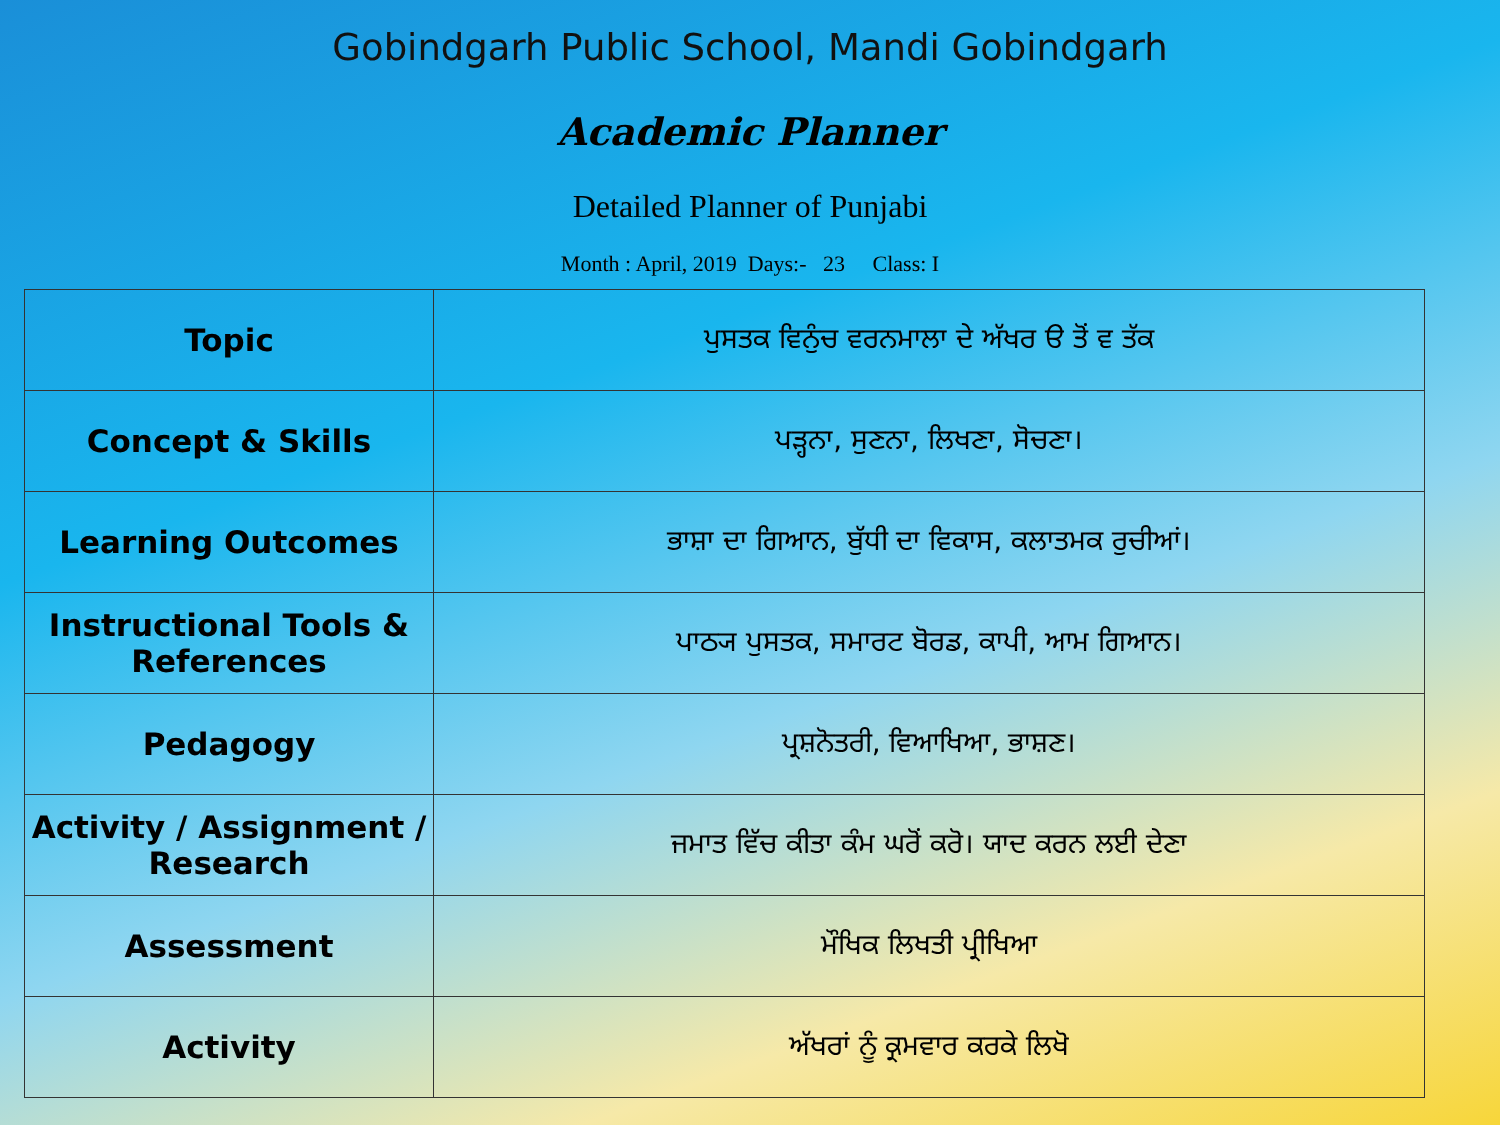Gobindgarh Public School, Mandi Gobindgarh
Academic Planner
Detailed Planner of Punjabi
Month : April, 2019 Days:- 23 Class: I
| Topic | ਪੁਸਤਕ ਵਿਨੁੰਚ ਵਰਨਮਾਲਾ ਦੇ ਅੱਖਰ ੳ ਤੋਂ ਵ ਤੱਕ |
| Concept & Skills | ਪੜ੍ਹਨਾ, ਸੁਣਨਾ, ਲਿਖਣਾ, ਸੋਚਣਾ। |
| Learning Outcomes | ਭਾਸ਼ਾ ਦਾ ਗਿਆਨ, ਬੁੱਧੀ ਦਾ ਵਿਕਾਸ, ਕਲਾਤਮਕ ਰੁਚੀਆਂ। |
| Instructional Tools & References | ਪਾਠ੍ਯ ਪੁਸਤਕ, ਸਮਾਰਟ ਬੋਰਡ, ਕਾਪੀ, ਆਮ ਗਿਆਨ। |
| Pedagogy | ਪ੍ਰਸ਼ਨੋਤਰੀ, ਵਿਆਖਿਆ, ਭਾਸ਼ਣ। |
| Activity / Assignment / Research | ਜਮਾਤ ਵਿੱਚ ਕੀਤਾ ਕੰਮ ਘਰੋਂ ਕਰੋ। ਯਾਦ ਕਰਨ ਲਈ ਦੇਣਾ |
| Assessment | ਮੌਖਿਕ ਲਿਖਤੀ ਪ੍ਰੀਖਿਆ |
| Activity | ਅੱਖਰਾਂ ਨੂੰ ਕ੍ਰਮਵਾਰ ਕਰਕੇ ਲਿਖੋ |